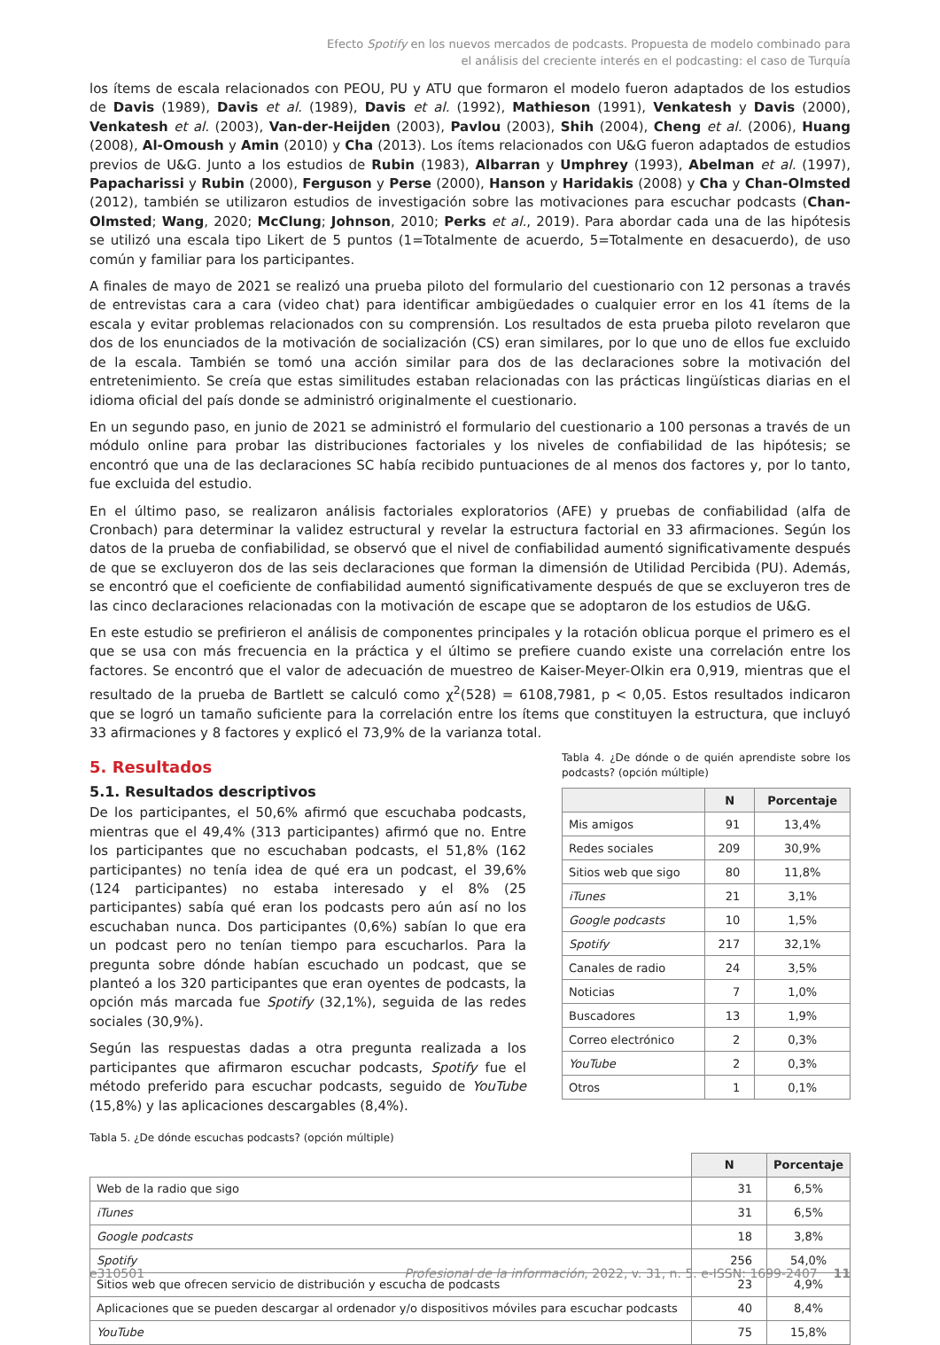Efecto Spotify en los nuevos mercados de podcasts. Propuesta de modelo combinado para
el análisis del creciente interés en el podcasting: el caso de Turquía
los ítems de escala relacionados con PEOU, PU y ATU que formaron el modelo fueron adaptados de los estudios de Davis (1989), Davis et al. (1989), Davis et al. (1992), Mathieson (1991), Venkatesh y Davis (2000), Venkatesh et al. (2003), Van-der-Heijden (2003), Pavlou (2003), Shih (2004), Cheng et al. (2006), Huang (2008), Al-Omoush y Amin (2010) y Cha (2013). Los ítems relacionados con U&G fueron adaptados de estudios previos de U&G. Junto a los estudios de Rubin (1983), Albarran y Umphrey (1993), Abelman et al. (1997), Papacharissi y Rubin (2000), Ferguson y Perse (2000), Hanson y Haridakis (2008) y Cha y Chan-Olmsted (2012), también se utilizaron estudios de investigación sobre las motivaciones para escuchar podcasts (Chan-Olmsted; Wang, 2020; McClung; Johnson, 2010; Perks et al., 2019). Para abordar cada una de las hipótesis se utilizó una escala tipo Likert de 5 puntos (1=Totalmente de acuerdo, 5=Totalmente en desacuerdo), de uso común y familiar para los participantes.
A finales de mayo de 2021 se realizó una prueba piloto del formulario del cuestionario con 12 personas a través de entrevistas cara a cara (video chat) para identificar ambigüedades o cualquier error en los 41 ítems de la escala y evitar problemas relacionados con su comprensión. Los resultados de esta prueba piloto revelaron que dos de los enunciados de la motivación de socialización (CS) eran similares, por lo que uno de ellos fue excluido de la escala. También se tomó una acción similar para dos de las declaraciones sobre la motivación del entretenimiento. Se creía que estas similitudes estaban relacionadas con las prácticas lingüísticas diarias en el idioma oficial del país donde se administró originalmente el cuestionario.
En un segundo paso, en junio de 2021 se administró el formulario del cuestionario a 100 personas a través de un módulo online para probar las distribuciones factoriales y los niveles de confiabilidad de las hipótesis; se encontró que una de las declaraciones SC había recibido puntuaciones de al menos dos factores y, por lo tanto, fue excluida del estudio.
En el último paso, se realizaron análisis factoriales exploratorios (AFE) y pruebas de confiabilidad (alfa de Cronbach) para determinar la validez estructural y revelar la estructura factorial en 33 afirmaciones. Según los datos de la prueba de confiabilidad, se observó que el nivel de confiabilidad aumentó significativamente después de que se excluyeron dos de las seis declaraciones que forman la dimensión de Utilidad Percibida (PU). Además, se encontró que el coeficiente de confiabilidad aumentó significativamente después de que se excluyeron tres de las cinco declaraciones relacionadas con la motivación de escape que se adoptaron de los estudios de U&G.
En este estudio se prefirieron el análisis de componentes principales y la rotación oblicua porque el primero es el que se usa con más frecuencia en la práctica y el último se prefiere cuando existe una correlación entre los factores. Se encontró que el valor de adecuación de muestreo de Kaiser-Meyer-Olkin era 0,919, mientras que el resultado de la prueba de Bartlett se calculó como χ<sup>2</sup>(528) = 6108,7981, p < 0,05. Estos resultados indicaron que se logró un tamaño suficiente para la correlación entre los ítems que constituyen la estructura, que incluyó 33 afirmaciones y 8 factores y explicó el 73,9% de la varianza total.
5. Resultados
5.1. Resultados descriptivos
De los participantes, el 50,6% afirmó que escuchaba podcasts, mientras que el 49,4% (313 participantes) afirmó que no. Entre los participantes que no escuchaban podcasts, el 51,8% (162 participantes) no tenía idea de qué era un podcast, el 39,6% (124 participantes) no estaba interesado y el 8% (25 participantes) sabía qué eran los podcasts pero aún así no los escuchaban nunca. Dos participantes (0,6%) sabían lo que era un podcast pero no tenían tiempo para escucharlos. Para la pregunta sobre dónde habían escuchado un podcast, que se planteó a los 320 participantes que eran oyentes de podcasts, la opción más marcada fue Spotify (32,1%), seguida de las redes sociales (30,9%).
Según las respuestas dadas a otra pregunta realizada a los participantes que afirmaron escuchar podcasts, Spotify fue el método preferido para escuchar podcasts, seguido de YouTube (15,8%) y las aplicaciones descargables (8,4%).
Tabla 4. ¿De dónde o de quién aprendiste sobre los podcasts? (opción múltiple)
| | N | Porcentaje |
| --- | --- | --- |
| Mis amigos | 91 | 13,4% |
| Redes sociales | 209 | 30,9% |
| Sitios web que sigo | 80 | 11,8% |
| iTunes | 21 | 3,1% |
| Google podcasts | 10 | 1,5% |
| Spotify | 217 | 32,1% |
| Canales de radio | 24 | 3,5% |
| Noticias | 7 | 1,0% |
| Buscadores | 13 | 1,9% |
| Correo electrónico | 2 | 0,3% |
| YouTube | 2 | 0,3% |
| Otros | 1 | 0,1% |
Tabla 5. ¿De dónde escuchas podcasts? (opción múltiple)
| | N | Porcentaje |
| --- | --- | --- |
| Web de la radio que sigo | 31 | 6,5% |
| iTunes | 31 | 6,5% |
| Google podcasts | 18 | 3,8% |
| Spotify | 256 | 54,0% |
| Sitios web que ofrecen servicio de distribución y escucha de podcasts | 23 | 4,9% |
| Aplicaciones que se pueden descargar al ordenador y/o dispositivos móviles para escuchar podcasts | 40 | 8,4% |
| YouTube | 75 | 15,8% |
e310501 Profesional de la información, 2022, v. 31, n. 5. e-ISSN: 1699-2407 11